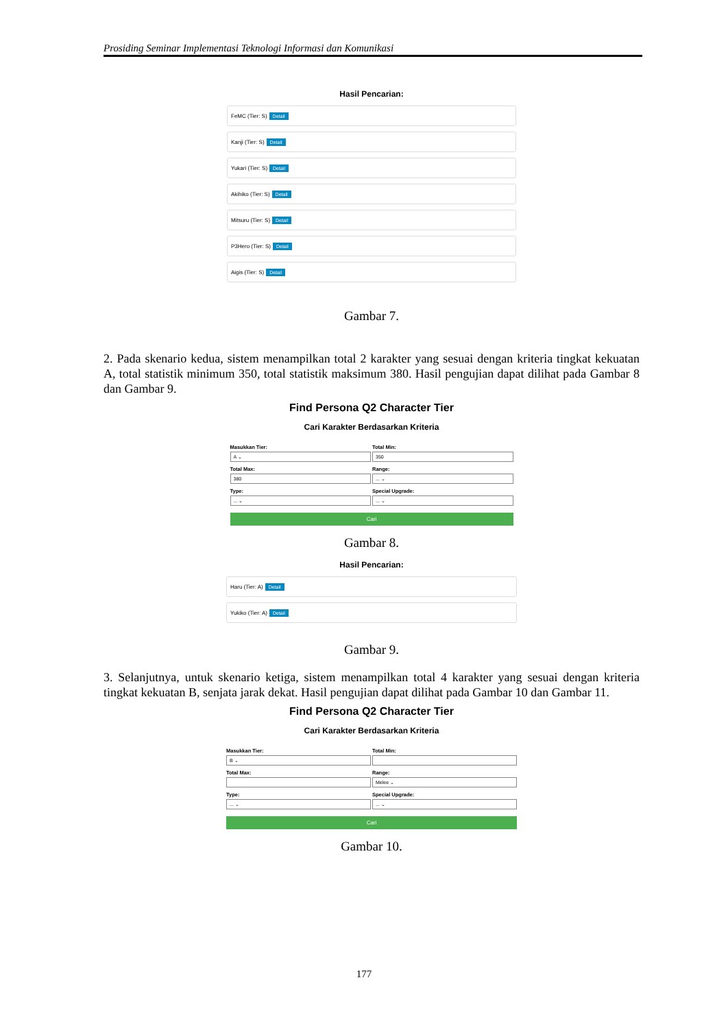Prosiding Seminar Implementasi Teknologi Informasi dan Komunikasi
Hasil Pencarian:
FeMC (Tier: S) Detail
Kanji (Tier: S) Detail
Yukari (Tier: S) Detail
Akihiko (Tier: S) Detail
Mitsuru (Tier: S) Detail
P3Hero (Tier: S) Detail
Aigis (Tier: S) Detail
Gambar 7.
2. Pada skenario kedua, sistem menampilkan total 2 karakter yang sesuai dengan kriteria tingkat kekuatan A, total statistik minimum 350, total statistik maksimum 380. Hasil pengujian dapat dilihat pada Gambar 8 dan Gambar 9.
Find Persona Q2 Character Tier
Cari Karakter Berdasarkan Kriteria
Masukkan Tier:
A ⌄
Total Min:
350
Total Max:
380
Range:
... ⌄
Type:
... ⌄
Special Upgrade:
... ⌄
Cari
Gambar 8.
Hasil Pencarian:
Haru (Tier: A) Detail
Yukiko (Tier: A) Detail
Gambar 9.
3. Selanjutnya, untuk skenario ketiga, sistem menampilkan total 4 karakter yang sesuai dengan kriteria tingkat kekuatan B, senjata jarak dekat. Hasil pengujian dapat dilihat pada Gambar 10 dan Gambar 11.
Find Persona Q2 Character Tier
Cari Karakter Berdasarkan Kriteria
Masukkan Tier:
B ⌄
Total Min:
Total Max:
Range:
Melee ⌄
Type:
... ⌄
Special Upgrade:
... ⌄
Cari
Gambar 10.
177